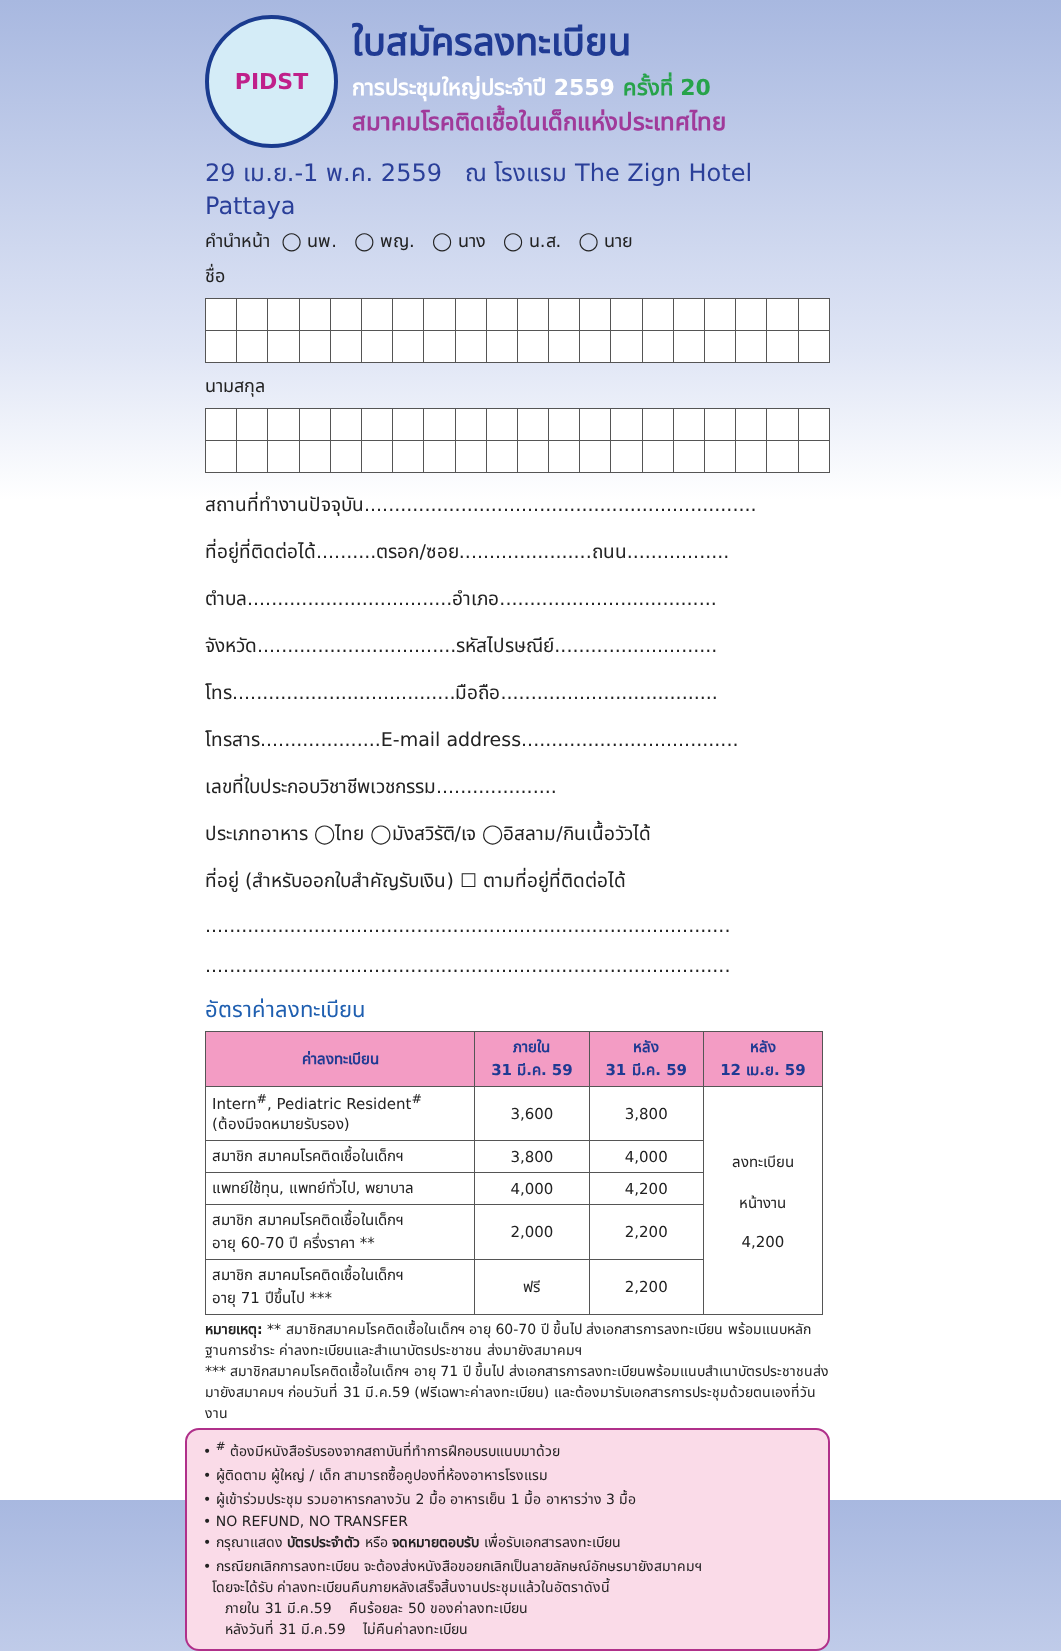PIDST
ใบสมัครลงทะเบียน
การประชุมใหญ่ประจำปี 2559 ครั้งที่ 20
สมาคมโรคติดเชื้อในเด็กแห่งประเทศไทย
29 เม.ย.-1 พ.ค. 2559 ณ โรงแรม The Zign Hotel Pattaya
คำนำหน้า ◯ นพ. ◯ พญ. ◯ นาง ◯ น.ส. ◯ นาย
ชื่อ
นามสกุล
สถานที่ทำงานปัจจุบัน.................................................................
ที่อยู่ที่ติดต่อได้..........ตรอก/ซอย......................ถนน.................
ตำบล..................................อำเภอ....................................
จังหวัด.................................รหัสไปรษณีย์...........................
โทร.....................................มือถือ....................................
โทรสาร....................E-mail address....................................
เลขที่ใบประกอบวิชาชีพเวชกรรม....................
ประเภทอาหาร ◯ไทย ◯มังสวิรัติ/เจ ◯อิสลาม/กินเนื้อวัวได้
ที่อยู่ (สำหรับออกใบสำคัญรับเงิน) ☐ ตามที่อยู่ที่ติดต่อได้
.......................................................................................
.......................................................................................
อัตราค่าลงทะเบียน
| ค่าลงทะเบียน | ภายใน 31 มี.ค. 59 | หลัง 31 มี.ค. 59 | หลัง 12 เม.ย. 59 |
| --- | --- | --- | --- |
| Intern<sup>#</sup>, Pediatric Resident<sup>#</sup> (ต้องมีจดหมายรับรอง) | 3,600 | 3,800 | ลงทะเบียน หน้างาน 4,200 |
| สมาชิก สมาคมโรคติดเชื้อในเด็กฯ | 3,800 | 4,000 | |
| แพทย์ใช้ทุน, แพทย์ทั่วไป, พยาบาล | 4,000 | 4,200 | |
| สมาชิก สมาคมโรคติดเชื้อในเด็กฯ อายุ 60-70 ปี ครึ่งราคา ** | 2,000 | 2,200 | |
| สมาชิก สมาคมโรคติดเชื้อในเด็กฯ อายุ 71 ปีขึ้นไป *** | ฟรี | 2,200 | |
หมายเหตุ: ** สมาชิกสมาคมโรคติดเชื้อในเด็กฯ อายุ 60-70 ปี ขึ้นไป ส่งเอกสารการลงทะเบียน พร้อมแนบหลักฐานการชำระ ค่าลงทะเบียนและสำเนาบัตรประชาชน ส่งมายังสมาคมฯ
*** สมาชิกสมาคมโรคติดเชื้อในเด็กฯ อายุ 71 ปี ขึ้นไป ส่งเอกสารการลงทะเบียนพร้อมแนบสำเนาบัตรประชาชนส่งมายังสมาคมฯ ก่อนวันที่ 31 มี.ค.59 (ฟรีเฉพาะค่าลงทะเบียน) และต้องมารับเอกสารการประชุมด้วยตนเองที่วันงาน
• <sup>#</sup> ต้องมีหนังสือรับรองจากสถาบันที่ทำการฝึกอบรบแนบมาด้วย
• ผู้ติดตาม ผู้ใหญ่ / เด็ก สามารถซื้อคูปองที่ห้องอาหารโรงแรม
• ผู้เข้าร่วมประชุม รวมอาหารกลางวัน 2 มื้อ อาหารเย็น 1 มื้อ อาหารว่าง 3 มื้อ
• NO REFUND, NO TRANSFER
• กรุณาแสดง บัตรประจำตัว หรือ จดหมายตอบรับ เพื่อรับเอกสารลงทะเบียน
• กรณียกเลิกการลงทะเบียน จะต้องส่งหนังสือขอยกเลิกเป็นลายลักษณ์อักษรมายังสมาคมฯ
โดยจะได้รับ ค่าลงทะเบียนคืนภายหลังเสร็จสิ้นงานประชุมแล้วในอัตราดังนี้
ภายใน 31 มี.ค.59 คืนร้อยละ 50 ของค่าลงทะเบียน
หลังวันที่ 31 มี.ค.59 ไม่คืนค่าลงทะเบียน